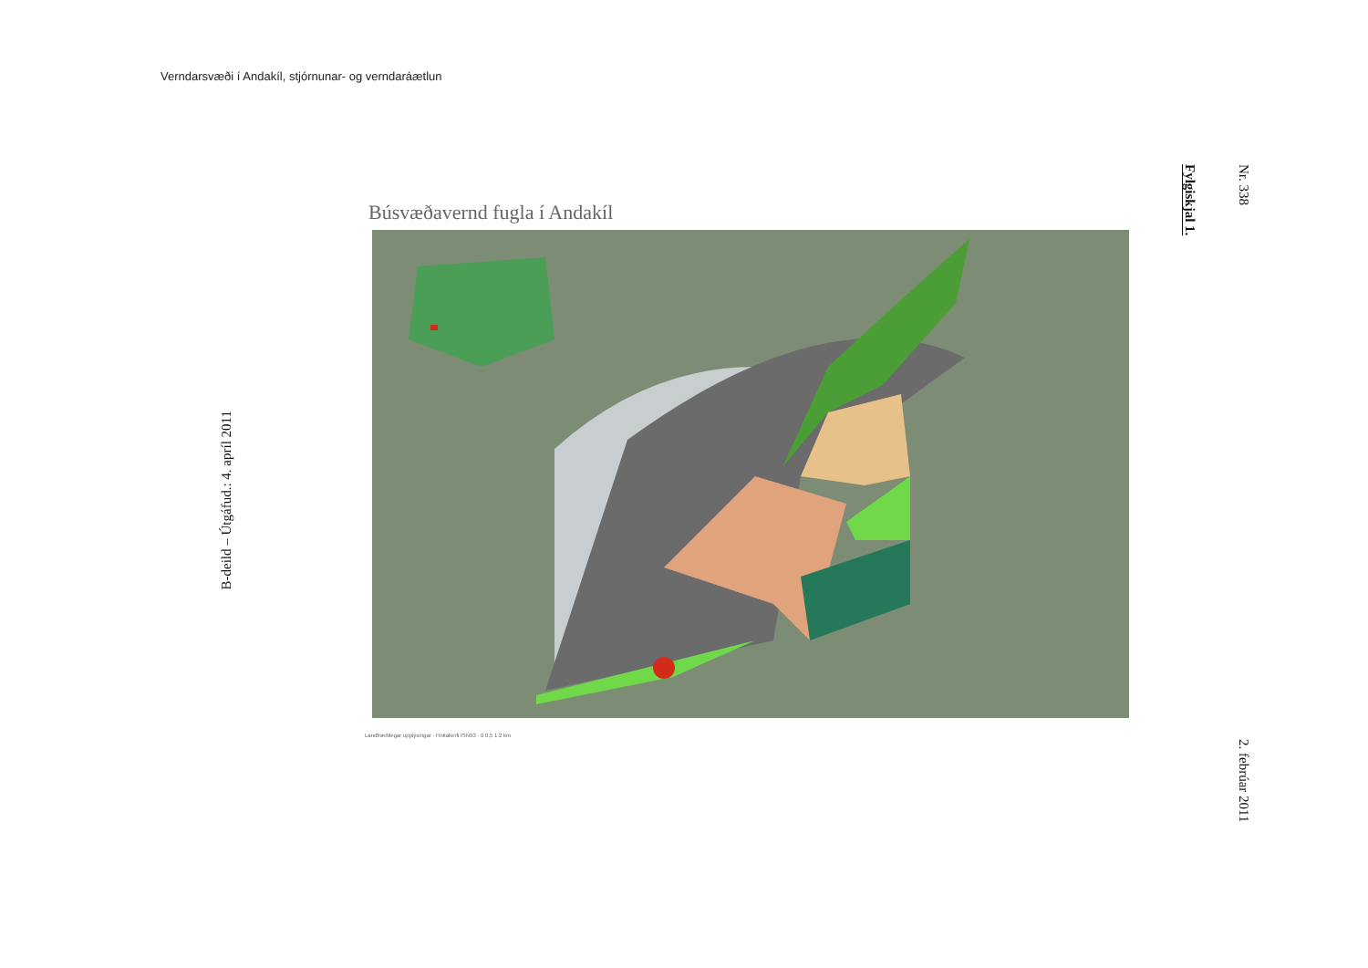Verndarsvæði í Andakíl, stjórnunar- og verndaráætlun
Nr. 338
Fylgiskjal 1.
Búsvæðavernd fugla í Andakíl
Landfræðilegar upplýsingar · Hnitakerfi ISN93 · 0 0,5 1 2 km
B-deild – Útgáfud.: 4. apríl 2011
2. febrúar 2011